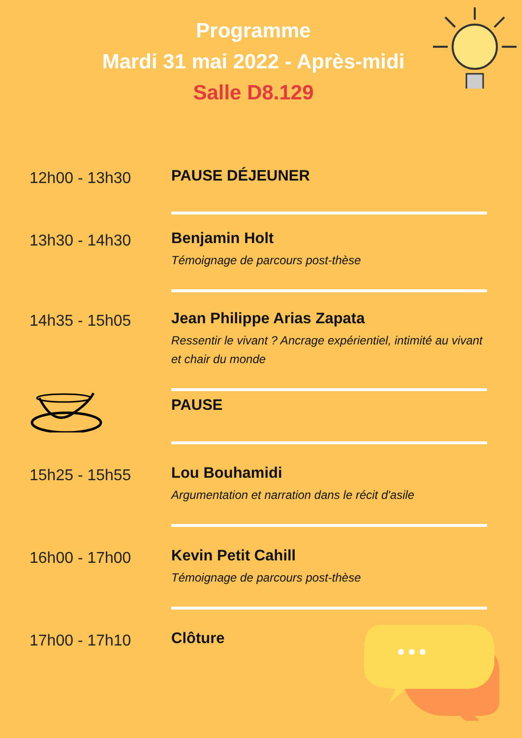Programme
Mardi 31 mai 2022 - Après-midi
Salle D8.129
12h00 - 13h30
PAUSE DÉJEUNER
13h30 - 14h30
Benjamin Holt
Témoignage de parcours post-thèse
14h35 - 15h05
Jean Philippe Arias Zapata
Ressentir le vivant ? Ancrage expérientiel, intimité au vivant et chair du monde
PAUSE
15h25 - 15h55
Lou Bouhamidi
Argumentation et narration dans le récit d'asile
16h00 - 17h00
Kevin Petit Cahill
Témoignage de parcours post-thèse
17h00 - 17h10
Clôture